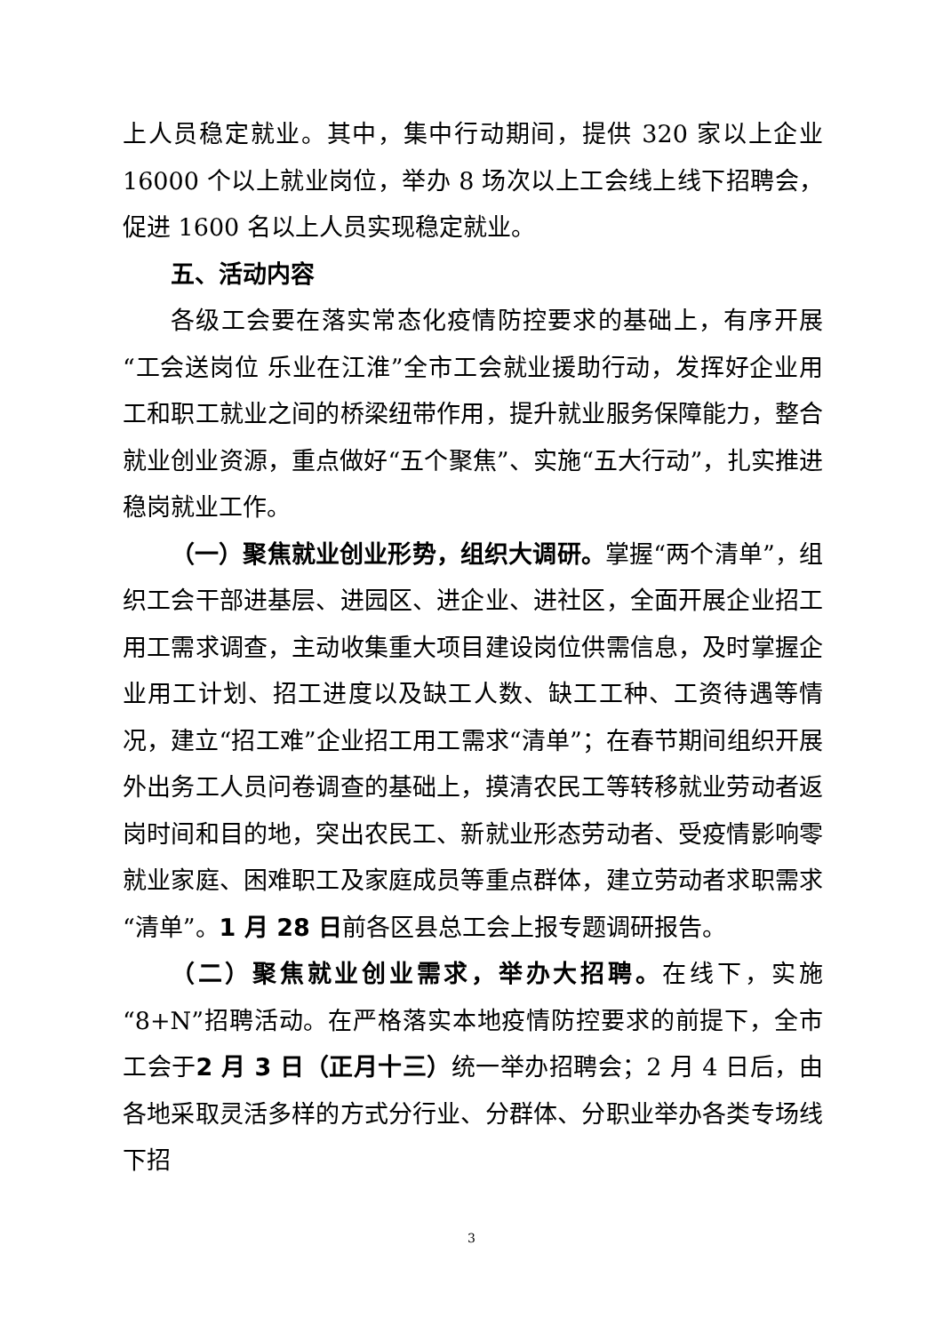上人员稳定就业。其中，集中行动期间，提供 320 家以上企业 16000 个以上就业岗位，举办 8 场次以上工会线上线下招聘会，促进 1600 名以上人员实现稳定就业。
五、活动内容
各级工会要在落实常态化疫情防控要求的基础上，有序开展“工会送岗位 乐业在江淮”全市工会就业援助行动，发挥好企业用工和职工就业之间的桥梁纽带作用，提升就业服务保障能力，整合就业创业资源，重点做好“五个聚焦”、实施“五大行动”，扎实推进稳岗就业工作。
（一）聚焦就业创业形势，组织大调研。掌握“两个清单”，组织工会干部进基层、进园区、进企业、进社区，全面开展企业招工用工需求调查，主动收集重大项目建设岗位供需信息，及时掌握企业用工计划、招工进度以及缺工人数、缺工工种、工资待遇等情况，建立“招工难”企业招工用工需求“清单”；在春节期间组织开展外出务工人员问卷调查的基础上，摸清农民工等转移就业劳动者返岗时间和目的地，突出农民工、新就业形态劳动者、受疫情影响零就业家庭、困难职工及家庭成员等重点群体，建立劳动者求职需求“清单”。1 月 28 日前各区县总工会上报专题调研报告。
（二）聚焦就业创业需求，举办大招聘。在线下，实施“8+N”招聘活动。在严格落实本地疫情防控要求的前提下，全市工会于2 月 3 日（正月十三）统一举办招聘会；2 月 4 日后，由各地采取灵活多样的方式分行业、分群体、分职业举办各类专场线下招
3